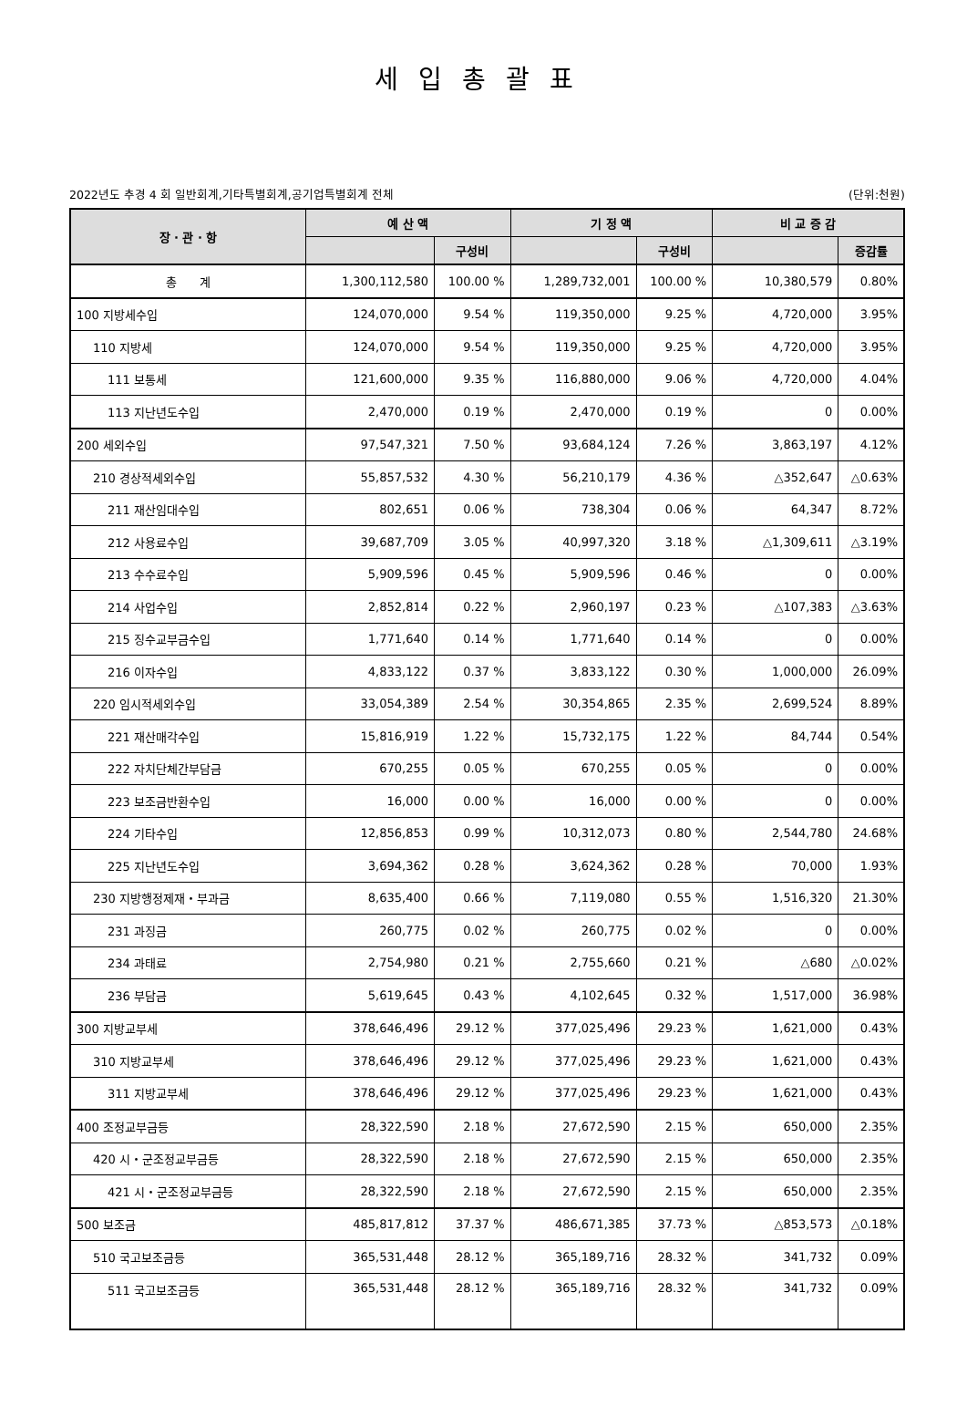세입총괄표
2022년도 추경 4 회 일반회계,기타특별회계,공기업특별회계 전체 (단위:천원)
| 장 · 관 · 항 | 예 산 액 | | 기 정 액 | | 비 교 증 감 | |
| --- | --- | --- | --- | --- | --- | --- |
| | | 구성비 | | 구성비 | | 증감률 |
| 총 계 | 1,300,112,580 | 100.00 % | 1,289,732,001 | 100.00 % | 10,380,579 | 0.80% |
| 100 지방세수입 | 124,070,000 | 9.54 % | 119,350,000 | 9.25 % | 4,720,000 | 3.95% |
| 110 지방세 | 124,070,000 | 9.54 % | 119,350,000 | 9.25 % | 4,720,000 | 3.95% |
| 111 보통세 | 121,600,000 | 9.35 % | 116,880,000 | 9.06 % | 4,720,000 | 4.04% |
| 113 지난년도수입 | 2,470,000 | 0.19 % | 2,470,000 | 0.19 % | 0 | 0.00% |
| 200 세외수입 | 97,547,321 | 7.50 % | 93,684,124 | 7.26 % | 3,863,197 | 4.12% |
| 210 경상적세외수입 | 55,857,532 | 4.30 % | 56,210,179 | 4.36 % | △352,647 | △0.63% |
| 211 재산임대수입 | 802,651 | 0.06 % | 738,304 | 0.06 % | 64,347 | 8.72% |
| 212 사용료수입 | 39,687,709 | 3.05 % | 40,997,320 | 3.18 % | △1,309,611 | △3.19% |
| 213 수수료수입 | 5,909,596 | 0.45 % | 5,909,596 | 0.46 % | 0 | 0.00% |
| 214 사업수입 | 2,852,814 | 0.22 % | 2,960,197 | 0.23 % | △107,383 | △3.63% |
| 215 징수교부금수입 | 1,771,640 | 0.14 % | 1,771,640 | 0.14 % | 0 | 0.00% |
| 216 이자수입 | 4,833,122 | 0.37 % | 3,833,122 | 0.30 % | 1,000,000 | 26.09% |
| 220 임시적세외수입 | 33,054,389 | 2.54 % | 30,354,865 | 2.35 % | 2,699,524 | 8.89% |
| 221 재산매각수입 | 15,816,919 | 1.22 % | 15,732,175 | 1.22 % | 84,744 | 0.54% |
| 222 자치단체간부담금 | 670,255 | 0.05 % | 670,255 | 0.05 % | 0 | 0.00% |
| 223 보조금반환수입 | 16,000 | 0.00 % | 16,000 | 0.00 % | 0 | 0.00% |
| 224 기타수입 | 12,856,853 | 0.99 % | 10,312,073 | 0.80 % | 2,544,780 | 24.68% |
| 225 지난년도수입 | 3,694,362 | 0.28 % | 3,624,362 | 0.28 % | 70,000 | 1.93% |
| 230 지방행정제재・부과금 | 8,635,400 | 0.66 % | 7,119,080 | 0.55 % | 1,516,320 | 21.30% |
| 231 과징금 | 260,775 | 0.02 % | 260,775 | 0.02 % | 0 | 0.00% |
| 234 과태료 | 2,754,980 | 0.21 % | 2,755,660 | 0.21 % | △680 | △0.02% |
| 236 부담금 | 5,619,645 | 0.43 % | 4,102,645 | 0.32 % | 1,517,000 | 36.98% |
| 300 지방교부세 | 378,646,496 | 29.12 % | 377,025,496 | 29.23 % | 1,621,000 | 0.43% |
| 310 지방교부세 | 378,646,496 | 29.12 % | 377,025,496 | 29.23 % | 1,621,000 | 0.43% |
| 311 지방교부세 | 378,646,496 | 29.12 % | 377,025,496 | 29.23 % | 1,621,000 | 0.43% |
| 400 조정교부금등 | 28,322,590 | 2.18 % | 27,672,590 | 2.15 % | 650,000 | 2.35% |
| 420 시・군조정교부금등 | 28,322,590 | 2.18 % | 27,672,590 | 2.15 % | 650,000 | 2.35% |
| 421 시・군조정교부금등 | 28,322,590 | 2.18 % | 27,672,590 | 2.15 % | 650,000 | 2.35% |
| 500 보조금 | 485,817,812 | 37.37 % | 486,671,385 | 37.73 % | △853,573 | △0.18% |
| 510 국고보조금등 | 365,531,448 | 28.12 % | 365,189,716 | 28.32 % | 341,732 | 0.09% |
| 511 국고보조금등 | 365,531,448 | 28.12 % | 365,189,716 | 28.32 % | 341,732 | 0.09% |